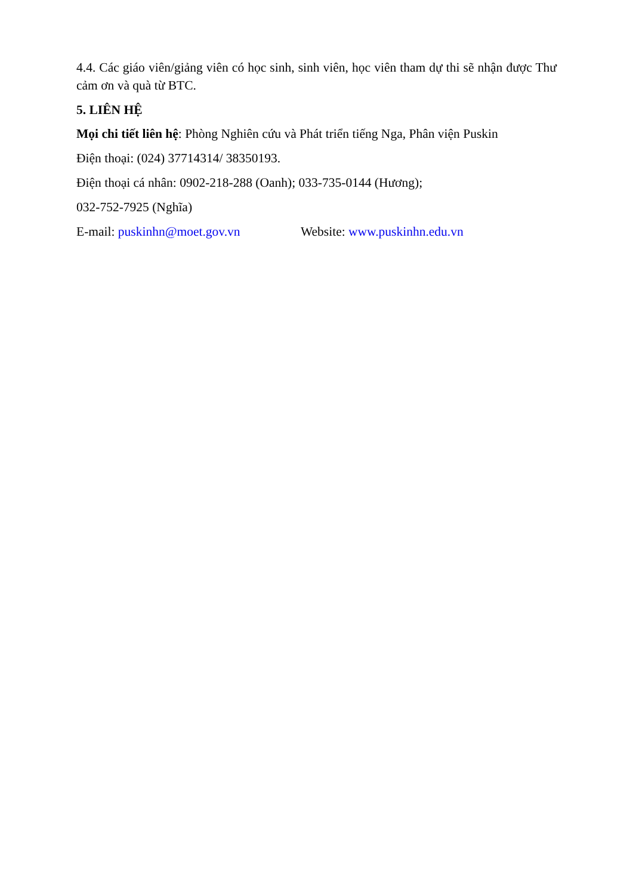4.4. Các giáo viên/giảng viên có học sinh, sinh viên, học viên tham dự thi sẽ nhận được Thư cảm ơn và quà từ BTC.
5. LIÊN HỆ
Mọi chi tiết liên hệ: Phòng Nghiên cứu và Phát triển tiếng Nga, Phân viện Puskin
Điện thoại: (024) 37714314/ 38350193.
Điện thoại cá nhân: 0902-218-288 (Oanh); 033-735-0144 (Hương);
032-752-7925 (Nghĩa)
E-mail: puskinhn@moet.gov.vn Website: www.puskinhn.edu.vn